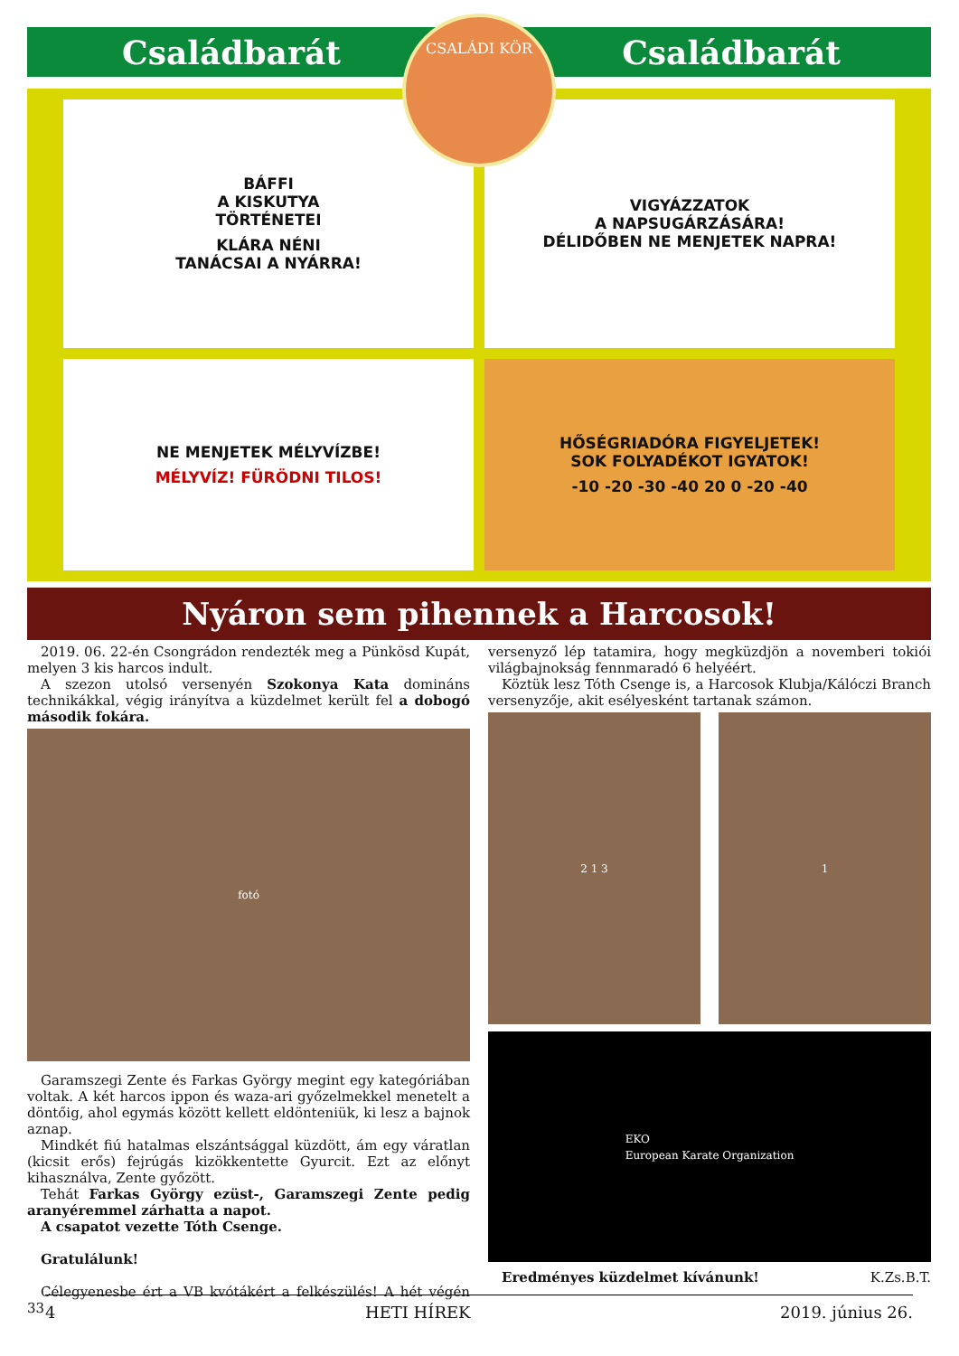Családbarát Családbarát
CSALÁDI KÖR
BÁFFI
A KISKUTYA
TÖRTÉNETEI
KLÁRA NÉNI
TANÁCSAI A NYÁRRA!
VIGYÁZZATOK
A NAPSUGÁRZÁSÁRA!
DÉLIDŐBEN NE MENJETEK NAPRA!
NE MENJETEK MÉLYVÍZBE!
MÉLYVÍZ! FÜRÖDNI TILOS!
HŐSÉGRIADÓRA FIGYELJETEK!
SOK FOLYADÉKOT IGYATOK!
-10 -20 -30 -40 20 0 -20 -40
Nyáron sem pihennek a Harcosok!
2019. 06. 22-én Csongrádon rendezték meg a Pünkösd Kupát, melyen 3 kis harcos indult.
A szezon utolsó versenyén Szokonya Kata domináns technikákkal, végig irányítva a küzdelmet került fel a dobogó második fokára.
fotó
Garamszegi Zente és Farkas György megint egy kategóriában voltak. A két harcos ippon és waza-ari győzelmekkel menetelt a döntőig, ahol egymás között kellett eldönteniük, ki lesz a bajnok aznap.
Mindkét fiú hatalmas elszántsággal küzdött, ám egy váratlan (kicsit erős) fejrúgás kizökkentette Gyurcit. Ezt az előnyt kihasználva, Zente győzött.
Tehát Farkas György ezüst-, Garamszegi Zente pedig aranyéremmel zárhatta a napot.
A csapatot vezette Tóth Csenge.
Gratulálunk!
Célegyenesbe ért a VB kvótákért a felkészülés! A hét végén 33
versenyző lép tatamira, hogy megküzdjön a novemberi tokiói világbajnokság fennmaradó 6 helyéért.
Köztük lesz Tóth Csenge is, a Harcosok Klubja/Kálóczi Branch versenyzője, akit esélyesként tartanak számon.
2 1 3 1
EKO
European Karate Organization
Eredményes küzdelmet kívánunk! K.Zs.B.T.
4 HETI HÍREK 2019. június 26.